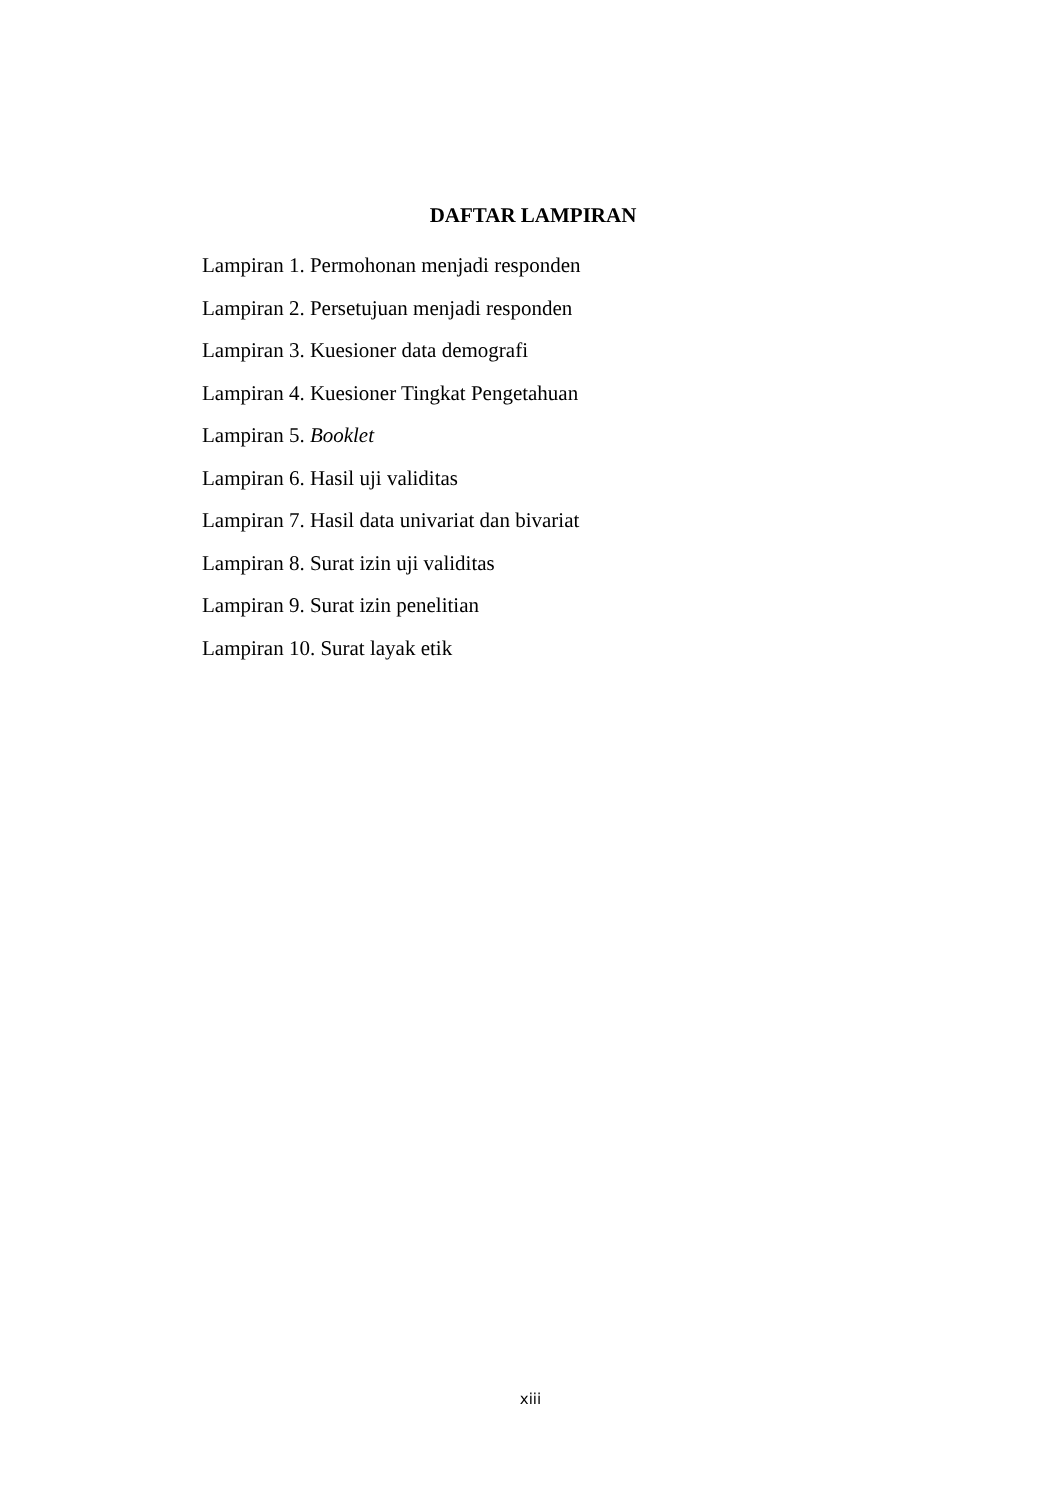DAFTAR LAMPIRAN
Lampiran 1. Permohonan menjadi responden
Lampiran 2. Persetujuan menjadi responden
Lampiran 3. Kuesioner data demografi
Lampiran 4. Kuesioner Tingkat Pengetahuan
Lampiran 5. Booklet
Lampiran 6. Hasil uji validitas
Lampiran 7. Hasil data univariat dan bivariat
Lampiran 8. Surat izin uji validitas
Lampiran 9. Surat izin penelitian
Lampiran 10. Surat layak etik
xiii